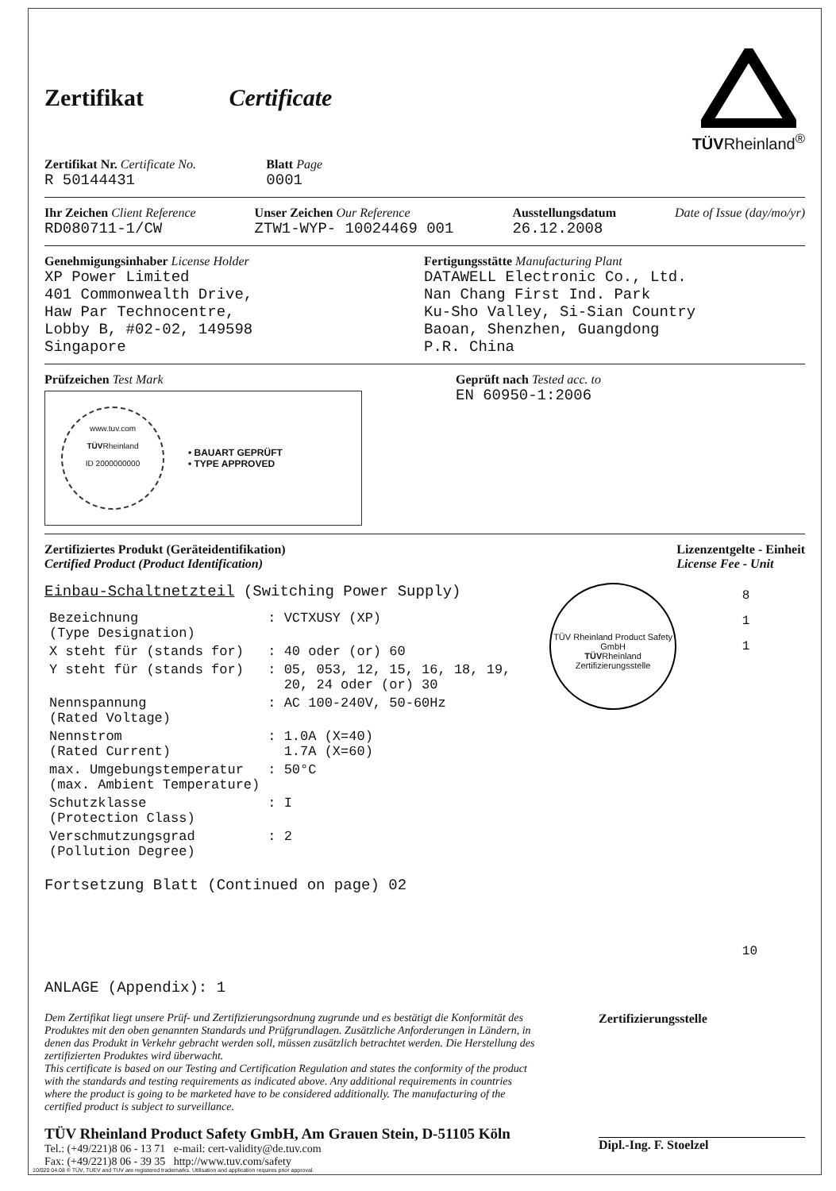Zertifikat Certificate
TÜVRheinland<sup>®</sup>
Zertifikat Nr. Certificate No.
R 50144431
Blatt Page
0001
Ihr Zeichen Client Reference
RD080711-1/CW
Unser Zeichen Our Reference
ZTW1-WYP- 10024469 001
Ausstellungsdatum
26.12.2008
Date of Issue (day/mo/yr)
Genehmigungsinhaber License Holder
XP Power Limited
401 Commonwealth Drive,
Haw Par Technocentre,
Lobby B, #02-02, 149598
Singapore
Fertigungsstätte Manufacturing Plant
DATAWELL Electronic Co., Ltd.
Nan Chang First Ind. Park
Ku-Sho Valley, Si-Sian Country
Baoan, Shenzhen, Guangdong
P.R. China
Prüfzeichen Test Mark
www.tuv.com
TÜVRheinland
ID 2000000000
• BAUART GEPRÜFT
• TYPE APPROVED
Geprüft nach Tested acc. to
EN 60950-1:2006
Zertifiziertes Produkt (Geräteidentifikation)
Certified Product (Product Identification)
Lizenzentgelte - Einheit
License Fee - Unit
Einbau-Schaltnetzteil (Switching Power Supply)
| Bezeichnung (Type Designation) | : VCTXUSY (XP) |
| X steht für (stands for) | : 40 oder (or) 60 |
| Y steht für (stands for) | : 05, 053, 12, 15, 16, 18, 19, 20, 24 oder (or) 30 |
| Nennspannung (Rated Voltage) | : AC 100-240V, 50-60Hz |
| Nennstrom (Rated Current) | : 1.0A (X=40) 1.7A (X=60) |
| max. Umgebungstemperatur (max. Ambient Temperature) | : 50°C |
| Schutzklasse (Protection Class) | : I |
| Verschmutzungsgrad (Pollution Degree) | : 2 |
Fortsetzung Blatt (Continued on page) 02
TÜV Rheinland Product Safety GmbH
TÜVRheinland
Zertifizierungsstelle
8
1
1
10
ANLAGE (Appendix): 1
Dem Zertifikat liegt unsere Prüf- und Zertifizierungsordnung zugrunde und es bestätigt die Konformität des Produktes mit den oben genannten Standards und Prüfgrundlagen. Zusätzliche Anforderungen in Ländern, in denen das Produkt in Verkehr gebracht werden soll, müssen zusätzlich betrachtet werden. Die Herstellung des zertifizierten Produktes wird überwacht.
This certificate is based on our Testing and Certification Regulation and states the conformity of the product with the standards and testing requirements as indicated above. Any additional requirements in countries where the product is going to be marketed have to be considered additionally. The manufacturing of the certified product is subject to surveillance.
TÜV Rheinland Product Safety GmbH, Am Grauen Stein, D-51105 Köln
Tel.: (+49/221)8 06 - 13 71 e-mail: cert-validity@de.tuv.com
Fax: (+49/221)8 06 - 39 35 http://www.tuv.com/safety
Zertifizierungsstelle
Dipl.-Ing. F. Stoelzel
10/020 04.08 ® TÜV, TUEV and TUV are registered trademarks. Utilisation and application requires prior approval.